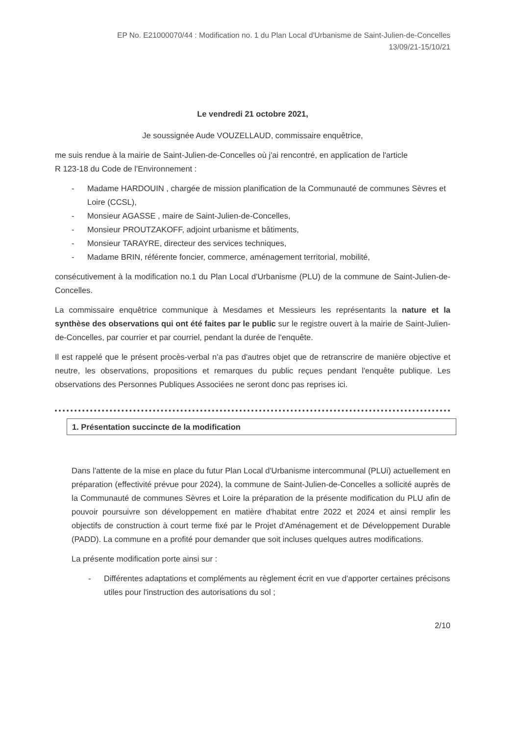EP No. E21000070/44 : Modification no. 1 du Plan Local d'Urbanisme de Saint-Julien-de-Concelles
13/09/21-15/10/21
Le vendredi 21 octobre 2021,
Je soussignée Aude VOUZELLAUD, commissaire enquêtrice,
me suis rendue à la mairie de Saint-Julien-de-Concelles où j'ai rencontré, en application de l'article
R 123-18 du Code de l'Environnement :
- Madame HARDOUIN , chargée de mission planification de la Communauté de communes Sèvres et Loire (CCSL),
- Monsieur AGASSE , maire de Saint-Julien-de-Concelles,
- Monsieur PROUTZAKOFF, adjoint urbanisme et bâtiments,
- Monsieur TARAYRE, directeur des services techniques,
- Madame BRIN, référente foncier, commerce, aménagement territorial, mobilité,
consécutivement à la modification no.1 du Plan Local d'Urbanisme (PLU) de la commune de Saint-Julien-de-Concelles.
La commissaire enquêtrice communique à Mesdames et Messieurs les représentants la nature et la synthèse des observations qui ont été faites par le public sur le registre ouvert à la mairie de Saint-Julien-de-Concelles, par courrier et par courriel, pendant la durée de l'enquête.
Il est rappelé que le présent procès-verbal n'a pas d'autres objet que de retranscrire de manière objective et neutre, les observations, propositions et remarques du public reçues pendant l'enquête publique. Les observations des Personnes Publiques Associées ne seront donc pas reprises ici.
1. Présentation succincte de la modification
Dans l'attente de la mise en place du futur Plan Local d'Urbanisme intercommunal (PLUi) actuellement en préparation (effectivité prévue pour 2024), la commune de Saint-Julien-de-Concelles a sollicité auprès de la Communauté de communes Sèvres et Loire la préparation de la présente modification du PLU afin de pouvoir poursuivre son développement en matière d'habitat entre 2022 et 2024 et ainsi remplir les objectifs de construction à court terme fixé par le Projet d'Aménagement et de Développement Durable (PADD). La commune en a profité pour demander que soit incluses quelques autres modifications.
La présente modification porte ainsi sur :
- Différentes adaptations et compléments au règlement écrit en vue d'apporter certaines précisons utiles pour l'instruction des autorisations du sol ;
2/10